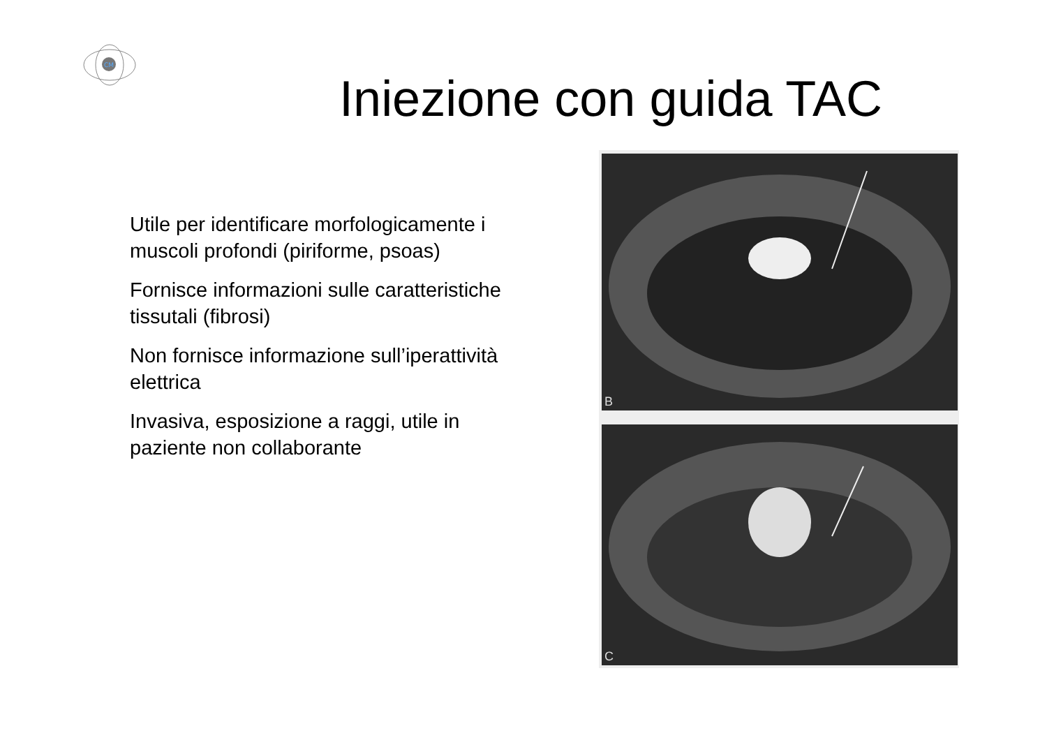CM
Iniezione con guida TAC
Utile per identificare morfologicamente i muscoli profondi (piriforme, psoas)
Fornisce informazioni sulle caratteristiche tissutali (fibrosi)
Non fornisce informazione sull’iperattività elettrica
Invasiva, esposizione a raggi, utile in paziente non collaborante
B
C